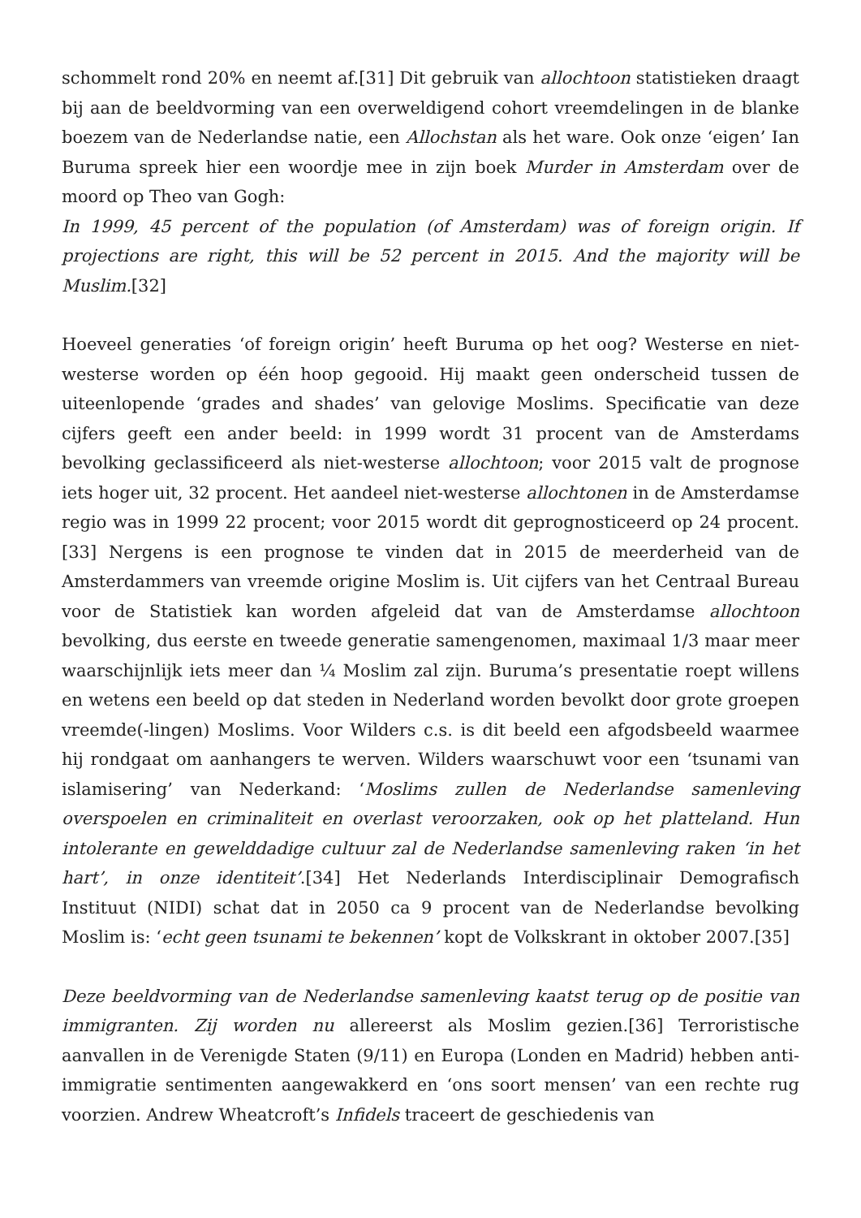schommelt rond 20% en neemt af.[31] Dit gebruik van allochtoon statistieken draagt bij aan de beeldvorming van een overweldigend cohort vreemdelingen in de blanke boezem van de Nederlandse natie, een Allochstan als het ware. Ook onze ‘eigen’ Ian Buruma spreek hier een woordje mee in zijn boek Murder in Amsterdam over de moord op Theo van Gogh:
In 1999, 45 percent of the population (of Amsterdam) was of foreign origin. If projections are right, this will be 52 percent in 2015. And the majority will be Muslim.[32]
Hoeveel generaties ‘of foreign origin’ heeft Buruma op het oog? Westerse en niet-westerse worden op één hoop gegooid. Hij maakt geen onderscheid tussen de uiteenlopende ‘grades and shades’ van gelovige Moslims. Specificatie van deze cijfers geeft een ander beeld: in 1999 wordt 31 procent van de Amsterdams bevolking geclassificeerd als niet-westerse allochtoon; voor 2015 valt de prognose iets hoger uit, 32 procent. Het aandeel niet-westerse allochtonen in de Amsterdamse regio was in 1999 22 procent; voor 2015 wordt dit geprognosticeerd op 24 procent.[33] Nergens is een prognose te vinden dat in 2015 de meerderheid van de Amsterdammers van vreemde origine Moslim is. Uit cijfers van het Centraal Bureau voor de Statistiek kan worden afgeleid dat van de Amsterdamse allochtoon bevolking, dus eerste en tweede generatie samengenomen, maximaal 1/3 maar meer waarschijnlijk iets meer dan ¼ Moslim zal zijn. Buruma’s presentatie roept willens en wetens een beeld op dat steden in Nederland worden bevolkt door grote groepen vreemde(-lingen) Moslims. Voor Wilders c.s. is dit beeld een afgodsbeeld waarmee hij rondgaat om aanhangers te werven. Wilders waarschuwt voor een ‘tsunami van islamisering’ van Nederkand: ‘Moslims zullen de Nederlandse samenleving overspoelen en criminaliteit en overlast veroorzaken, ook op het platteland. Hun intolerante en gewelddadige cultuur zal de Nederlandse samenleving raken ‘in het hart’, in onze identiteit’.[34] Het Nederlands Interdisciplinair Demografisch Instituut (NIDI) schat dat in 2050 ca 9 procent van de Nederlandse bevolking Moslim is: ‘echt geen tsunami te bekennen’ kopt de Volkskrant in oktober 2007.[35]
Deze beeldvorming van de Nederlandse samenleving kaatst terug op de positie van immigranten. Zij worden nu allereerst als Moslim gezien.[36] Terroristische aanvallen in de Verenigde Staten (9/11) en Europa (Londen en Madrid) hebben anti-immigratie sentimenten aangewakkerd en ‘ons soort mensen’ van een rechte rug voorzien. Andrew Wheatcroft’s Infidels traceert de geschiedenis van